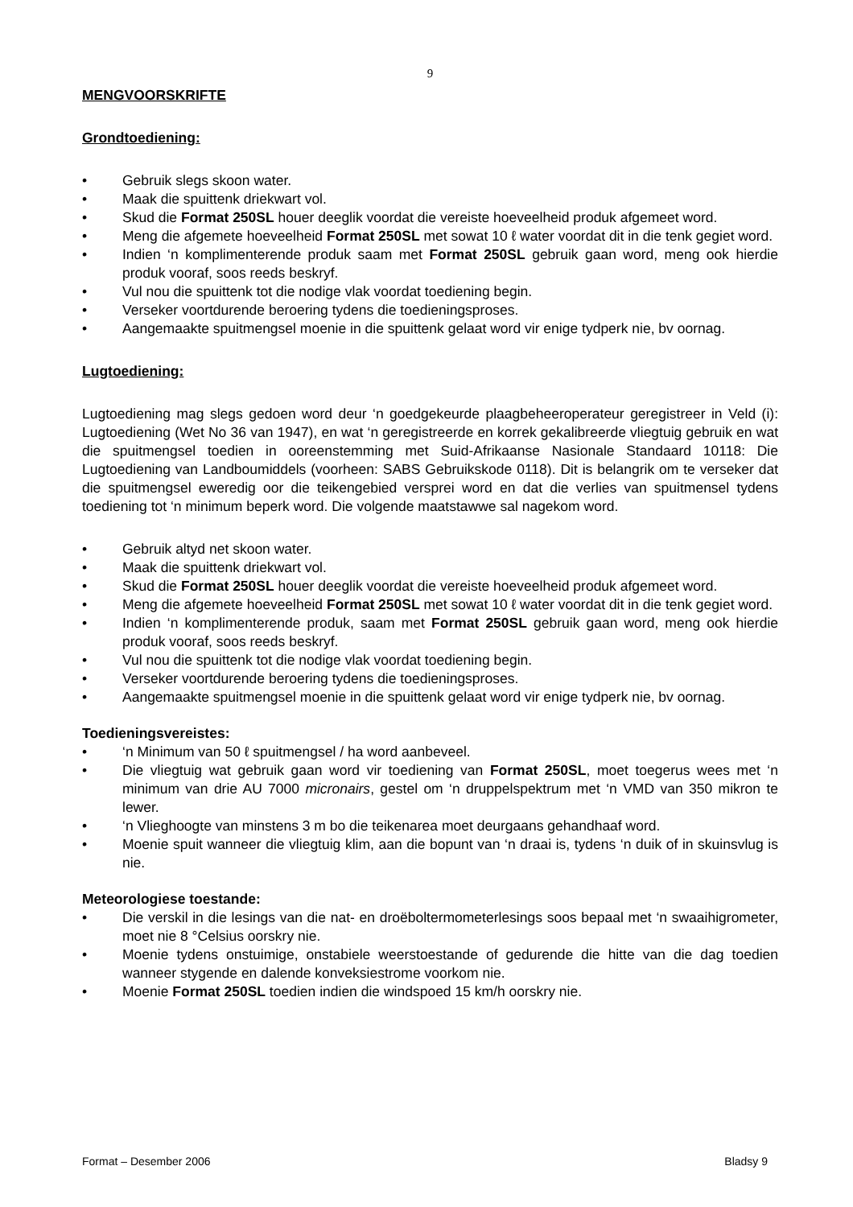9
MENGVOORSKRIFTE
Grondtoediening:
• Gebruik slegs skoon water.
• Maak die spuittenk driekwart vol.
• Skud die Format 250SL houer deeglik voordat die vereiste hoeveelheid produk afgemeet word.
• Meng die afgemete hoeveelheid Format 250SL met sowat 10 ℓ water voordat dit in die tenk gegiet word.
• Indien ‘n komplimenterende produk saam met Format 250SL gebruik gaan word, meng ook hierdie produk vooraf, soos reeds beskryf.
• Vul nou die spuittenk tot die nodige vlak voordat toediening begin.
• Verseker voortdurende beroering tydens die toedieningsproses.
• Aangemaakte spuitmengsel moenie in die spuittenk gelaat word vir enige tydperk nie, bv oornag.
Lugtoediening:
Lugtoediening mag slegs gedoen word deur ‘n goedgekeurde plaagbeheeroperateur geregistreer in Veld (i): Lugtoediening (Wet No 36 van 1947), en wat ‘n geregistreerde en korrek gekalibreerde vliegtuig gebruik en wat die spuitmengsel toedien in ooreenstemming met Suid-Afrikaanse Nasionale Standaard 10118: Die Lugtoediening van Landboumiddels (voorheen: SABS Gebruikskode 0118). Dit is belangrik om te verseker dat die spuitmengsel eweredig oor die teikengebied versprei word en dat die verlies van spuitmensel tydens toediening tot ‘n minimum beperk word. Die volgende maatstawwe sal nagekom word.
• Gebruik altyd net skoon water.
• Maak die spuittenk driekwart vol.
• Skud die Format 250SL houer deeglik voordat die vereiste hoeveelheid produk afgemeet word.
• Meng die afgemete hoeveelheid Format 250SL met sowat 10 ℓ water voordat dit in die tenk gegiet word.
• Indien ‘n komplimenterende produk, saam met Format 250SL gebruik gaan word, meng ook hierdie produk vooraf, soos reeds beskryf.
• Vul nou die spuittenk tot die nodige vlak voordat toediening begin.
• Verseker voortdurende beroering tydens die toedieningsproses.
• Aangemaakte spuitmengsel moenie in die spuittenk gelaat word vir enige tydperk nie, bv oornag.
Toedieningsvereistes:
• ‘n Minimum van 50 ℓ spuitmengsel / ha word aanbeveel.
• Die vliegtuig wat gebruik gaan word vir toediening van Format 250SL, moet toegerus wees met ‘n minimum van drie AU 7000 micronairs, gestel om ‘n druppelspektrum met ‘n VMD van 350 mikron te lewer.
• ‘n Vlieghoogte van minstens 3 m bo die teikenarea moet deurgaans gehandhaaf word.
• Moenie spuit wanneer die vliegtuig klim, aan die bopunt van ‘n draai is, tydens ‘n duik of in skuinsvlug is nie.
Meteorologiese toestande:
• Die verskil in die lesings van die nat- en droëboltermometerlesings soos bepaal met ‘n swaaihigrometer, moet nie 8 °Celsius oorskry nie.
• Moenie tydens onstuimige, onstabiele weerstoestande of gedurende die hitte van die dag toedien wanneer stygende en dalende konveksiestrome voorkom nie.
• Moenie Format 250SL toedien indien die windspoed 15 km/h oorskry nie.
Format – Desember 2006 Bladsy 9